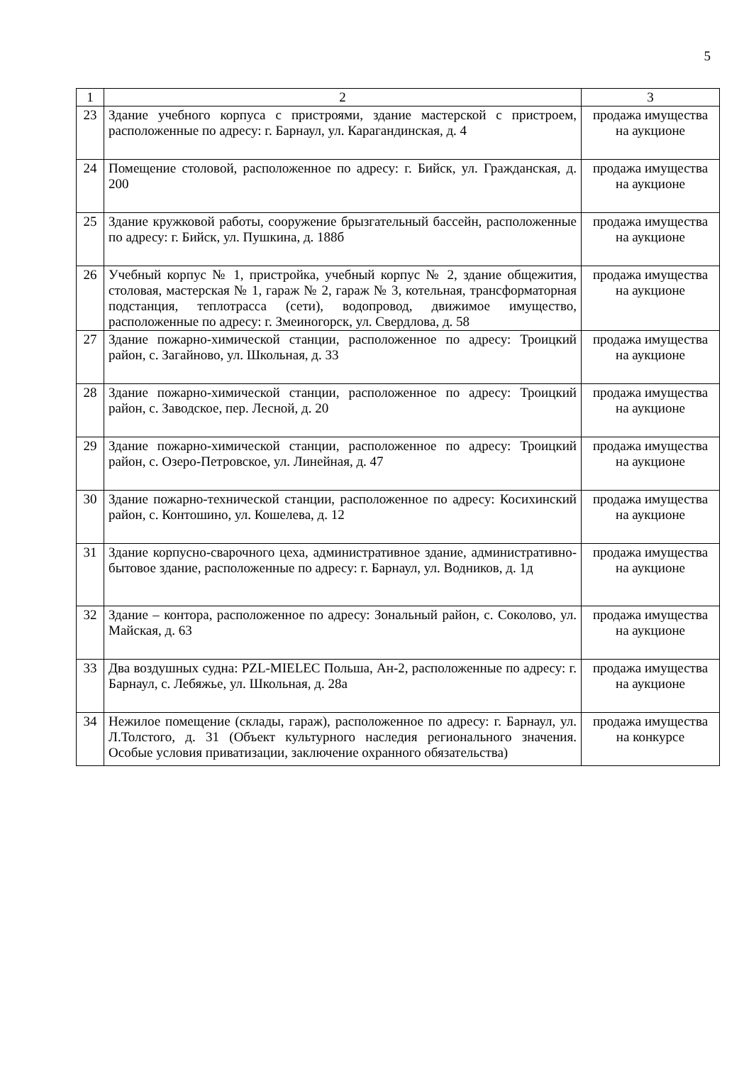5
| 1 | 2 | 3 |
| 23 | Здание учебного корпуса с пристроями, здание мастерской с пристроем, расположенные по адресу: г. Барнаул, ул. Карагандинская, д. 4 | продажа имущества на аукционе |
| 24 | Помещение столовой, расположенное по адресу: г. Бийск, ул. Гражданская, д. 200 | продажа имущества на аукционе |
| 25 | Здание кружковой работы, сооружение брызгательный бассейн, расположенные по адресу: г. Бийск, ул. Пушкина, д. 188б | продажа имущества на аукционе |
| 26 | Учебный корпус № 1, пристройка, учебный корпус № 2, здание общежития, столовая, мастерская № 1, гараж № 2, гараж № 3, котельная, трансформаторная подстанция, теплотрасса (сети), водопровод, движимое имущество, расположенные по адресу: г. Змеиногорск, ул. Свердлова, д. 58 | продажа имущества на аукционе |
| 27 | Здание пожарно-химической станции, расположенное по адресу: Троицкий район, с. Загайново, ул. Школьная, д. 33 | продажа имущества на аукционе |
| 28 | Здание пожарно-химической станции, расположенное по адресу: Троицкий район, с. Заводское, пер. Лесной, д. 20 | продажа имущества на аукционе |
| 29 | Здание пожарно-химической станции, расположенное по адресу: Троицкий район, с. Озеро-Петровское, ул. Линейная, д. 47 | продажа имущества на аукционе |
| 30 | Здание пожарно-технической станции, расположенное по адресу: Косихинский район, с. Контошино, ул. Кошелева, д. 12 | продажа имущества на аукционе |
| 31 | Здание корпусно-сварочного цеха, административное здание, административно-бытовое здание, расположенные по адресу: г. Барнаул, ул. Водников, д. 1д | продажа имущества на аукционе |
| 32 | Здание – контора, расположенное по адресу: Зональный район, с. Соколово, ул. Майская, д. 63 | продажа имущества на аукционе |
| 33 | Два воздушных судна: PZL-MIELEC Польша, Ан-2, расположенные по адресу: г. Барнаул, с. Лебяжье, ул. Школьная, д. 28а | продажа имущества на аукционе |
| 34 | Нежилое помещение (склады, гараж), расположенное по адресу: г. Барнаул, ул. Л.Толстого, д. 31 (Объект культурного наследия регионального значения. Особые условия приватизации, заключение охранного обязательства) | продажа имущества на конкурсе |